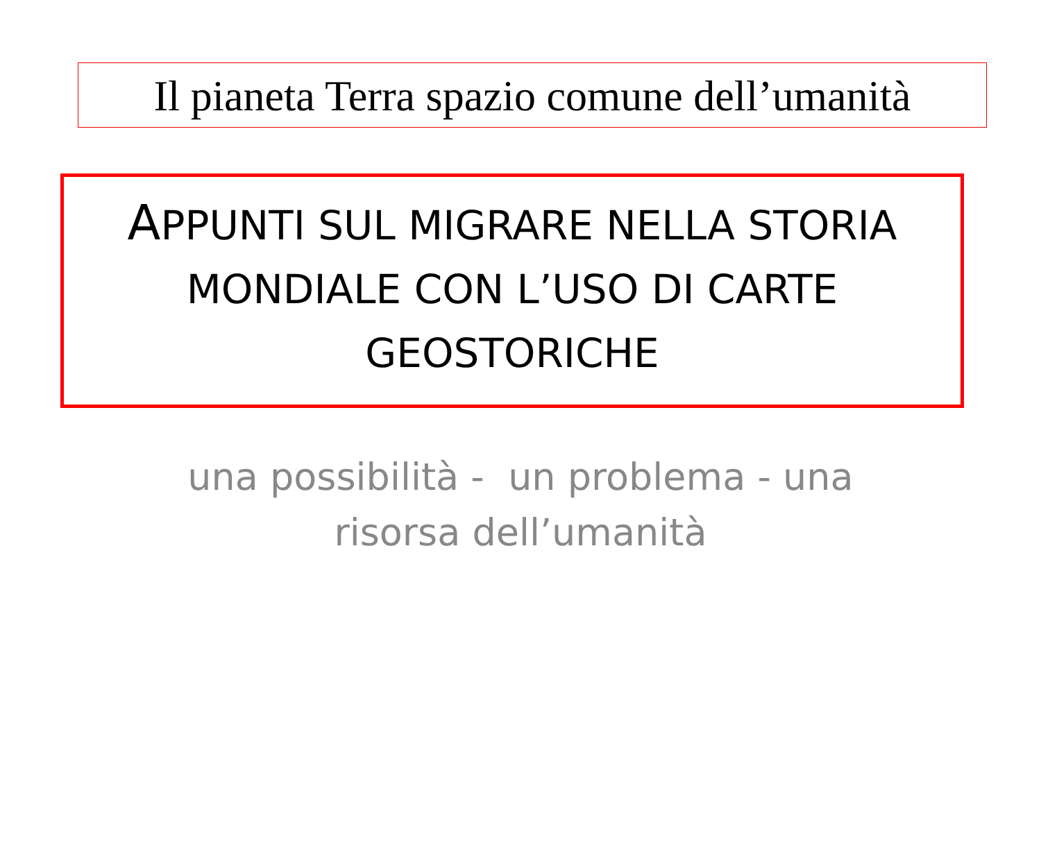Il pianeta Terra spazio comune dell’umanità
APPUNTI SUL MIGRARE NELLA STORIA
MONDIALE CON L’USO DI CARTE
GEOSTORICHE
una possibilità - un problema - una
risorsa dell’umanità